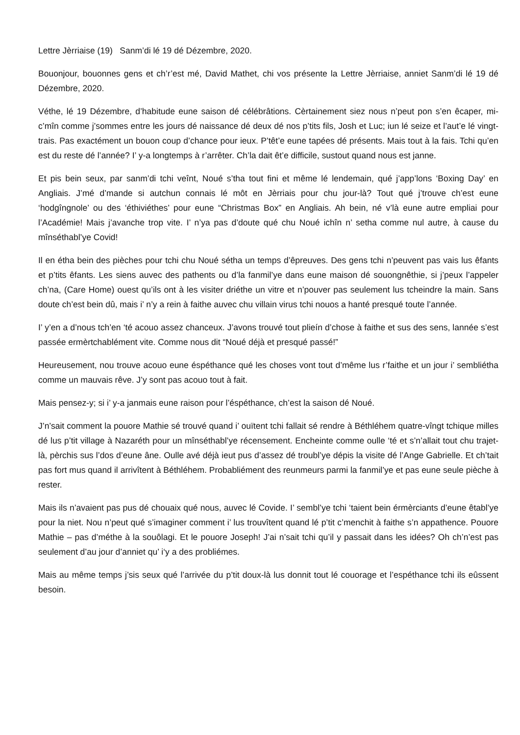Lettre Jèrriaise (19) Sanm’di lé 19 dé Dézembre, 2020.
Bouonjour, bouonnes gens et ch’r’est mé, David Mathet, chi vos présente la Lettre Jèrriaise, anniet Sanm’di lé 19 dé Dézembre, 2020.
Véthe, lé 19 Dézembre, d’habitude eune saison dé célébrâtions. Cèrtainement siez nous n’peut pon s’en êcaper, mi-c’mîn comme j’sommes entre les jours dé naissance dé deux dé nos p’tits fils, Josh et Luc; iun lé seize et l’aut’e lé vingt-trais. Pas exactément un bouon coup d’chance pour ieux. P’têt’e eune tapées dé présents. Mais tout à la fais. Tchi qu’en est du reste dé l’année? I’ y-a longtemps à r’arrêter. Ch’la dait êt’e difficile, sustout quand nous est janne.
Et pis bein seux, par sanm’di tchi veînt, Noué s’tha tout fini et même lé lendemain, qué j’app’lons ‘Boxing Day’ en Angliais. J’mé d’mande si autchun connais lé môt en Jèrriais pour chu jour-là? Tout qué j’trouve ch’est eune ‘hodgîngnole’ ou des ‘éthiviéthes’ pour eune “Christmas Box” en Angliais. Ah bein, né v’là eune autre empliai pour l’Académie! Mais j’avanche trop vite. I’ n’ya pas d’doute qué chu Noué ichîn n’ setha comme nul autre, à cause du mînséthabl’ye Covid!
Il en étha bein des pièches pour tchi chu Noué sétha un temps d’êpreuves. Des gens tchi n’peuvent pas vais lus êfants et p’tits êfants. Les siens auvec des pathents ou d’la fanmil’ye dans eune maison dé souongnêthie, si j’peux l’appeler ch’na, (Care Home) ouest qu’ils ont à les visiter driéthe un vitre et n’pouver pas seulement lus tcheindre la main. Sans doute ch’est bein dû, mais i’ n’y a rein à faithe auvec chu villain virus tchi nouos a hanté presqué toute l’année.
I’ y’en a d’nous tch’en ‘té acouo assez chanceux. J’avons trouvé tout plieín d’chose à faithe et sus des sens, lannée s’est passée ermèrtchablément vite. Comme nous dit “Noué déjà et presqué passé!”
Heureusement, nou trouve acouo eune éspéthance qué les choses vont tout d’même lus r’faithe et un jour i’ sembliétha comme un mauvais rêve. J’y sont pas acouo tout à fait.
Mais pensez-y; si i’ y-a janmais eune raison pour l’éspéthance, ch’est la saison dé Noué.
J’n’sait comment la pouore Mathie sé trouvé quand i’ ouïtent tchi fallait sé rendre à Béthléhem quatre-vîngt tchique milles dé lus p’tit village à Nazaréth pour un mînséthabl’ye récensement. Encheinte comme oulle ‘té et s’n’allait tout chu trajet-là, pèrchis sus l’dos d’eune âne. Oulle avé déjà ieut pus d’assez dé troubl’ye dépis la visite dé l’Ange Gabrielle. Et ch’tait pas fort mus quand il arrivîtent à Béthléhem. Probabliément des reunmeurs parmi la fanmil’ye et pas eune seule pièche à rester.
Mais ils n’avaient pas pus dé chouaix qué nous, auvec lé Covide. I’ sembl’ye tchi ‘taient bein érmèrciants d’eune êtabl’ye pour la niet. Nou n’peut qué s’imaginer comment i’ lus trouvîtent quand lé p’tit c’menchit à faithe s’n appathence. Pouore Mathie – pas d’méthe à la souôlagi. Et le pouore Joseph! J’ai n’sait tchi qu’il y passait dans les idées? Oh ch’n’est pas seulement d’au jour d’anniet qu’ i‘y a des probliémes.
Mais au même temps j’sis seux qué l’arrivée du p’tit doux-là lus donnit tout lé couorage et l’espéthance tchi ils eûssent besoin.